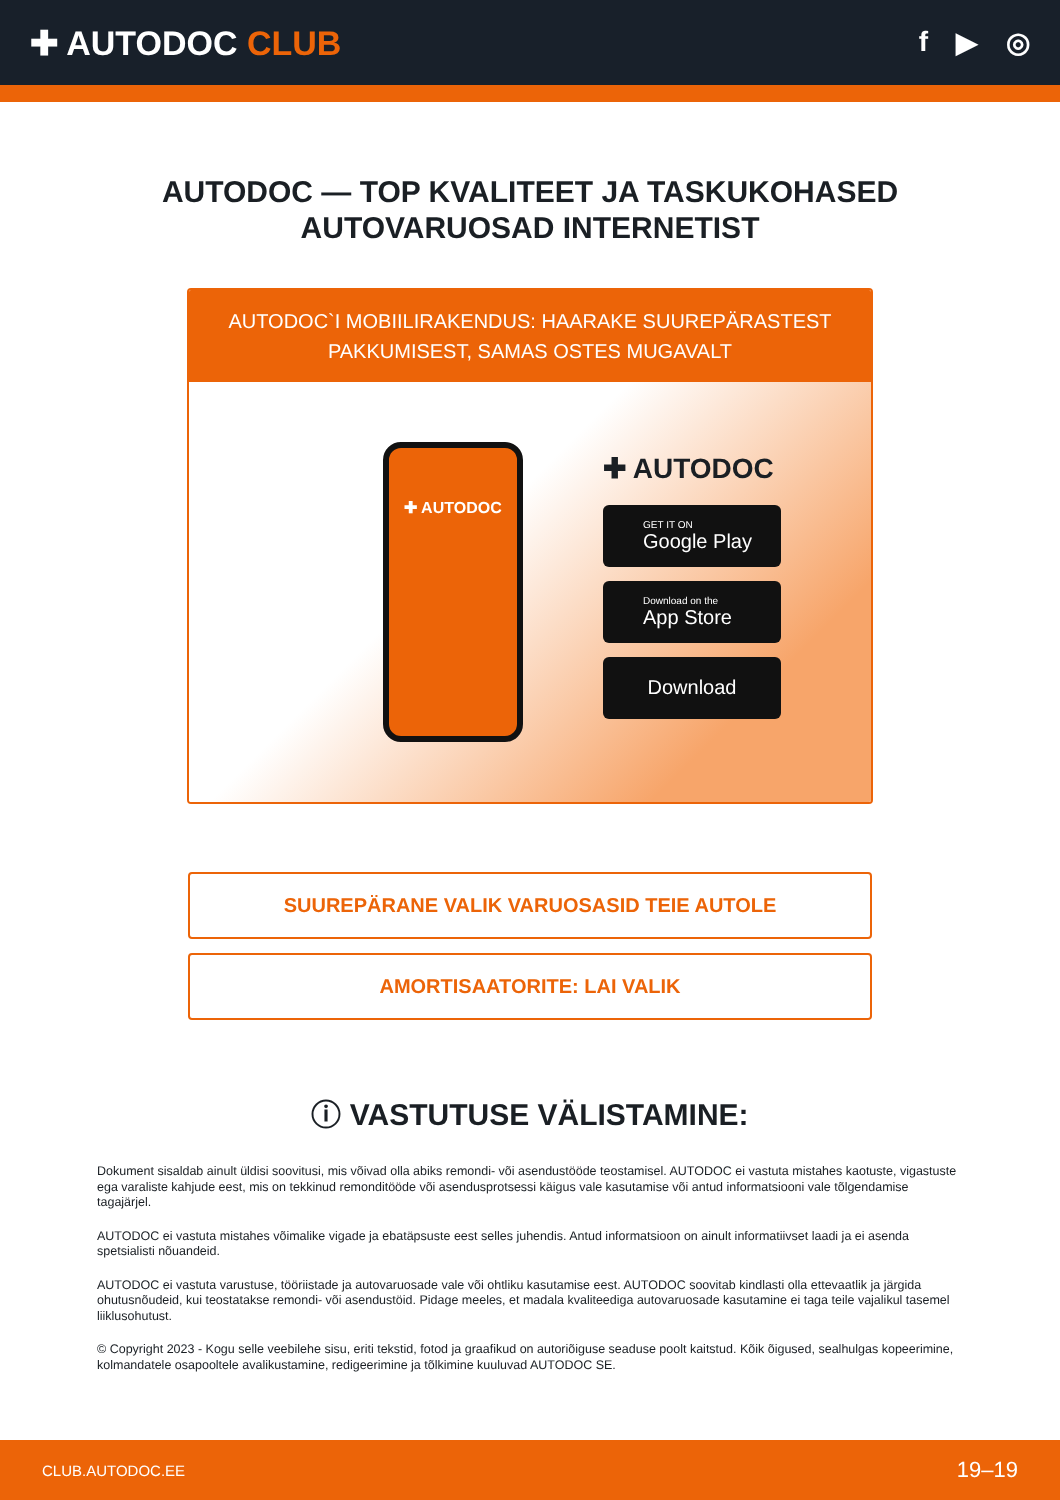✚ AUTODOC CLUB
f ▶ ◎
AUTODOC — TOP KVALITEET JA TASKUKOHASED
AUTOVARUOSAD INTERNETIST
AUTODOC`I MOBIILIRAKENDUS: HAARAKE SUUREPÄRASTEST PAKKUMISEST, SAMAS OSTES MUGAVALT
✚ AUTODOC
✚ AUTODOC
GET IT ON
Google Play
Download on the
App Store
Download
SUUREPÄRANE VALIK VARUOSASID TEIE AUTOLE
AMORTISAATORITE: LAI VALIK
ⓘ VASTUTUSE VÄLISTAMINE:
Dokument sisaldab ainult üldisi soovitusi, mis võivad olla abiks remondi- või asendustööde teostamisel. AUTODOC ei vastuta mistahes kaotuste, vigastuste ega varaliste kahjude eest, mis on tekkinud remonditööde või asendusprotsessi käigus vale kasutamise või antud informatsiooni vale tõlgendamise tagajärjel.
AUTODOC ei vastuta mistahes võimalike vigade ja ebatäpsuste eest selles juhendis. Antud informatsioon on ainult informatiivset laadi ja ei asenda spetsialisti nõuandeid.
AUTODOC ei vastuta varustuse, tööriistade ja autovaruosade vale või ohtliku kasutamise eest. AUTODOC soovitab kindlasti olla ettevaatlik ja järgida ohutusnõudeid, kui teostatakse remondi- või asendustöid. Pidage meeles, et madala kvaliteediga autovaruosade kasutamine ei taga teile vajalikul tasemel liiklusohutust.
© Copyright 2023 - Kogu selle veebilehe sisu, eriti tekstid, fotod ja graafikud on autoriõiguse seaduse poolt kaitstud. Kõik õigused, sealhulgas kopeerimine, kolmandatele osapooltele avalikustamine, redigeerimine ja tõlkimine kuuluvad AUTODOC SE.
CLUB.AUTODOC.EE 19–19